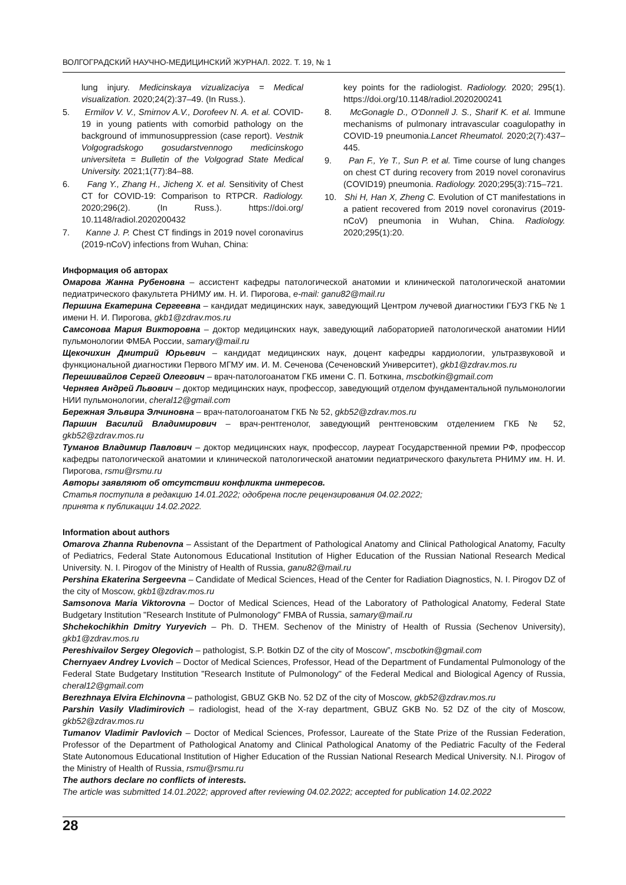ВОЛГОГРАДСКИЙ НАУЧНО-МЕДИЦИНСКИЙ ЖУРНАЛ. 2022. Т. 19, № 1
lung injury. Medicinskaya vizualizaciya = Medical visualization. 2020;24(2):37–49. (In Russ.).
5. Ermilov V. V., Smirnov A.V., Dorofeev N. A. et al. COVID-19 in young patients with comorbid pathology on the background of immunosuppression (case report). Vestnik Volgogradskogo gosudarstvennogo medicinskogo universiteta = Bulletin of the Volgograd State Medical University. 2021;1(77):84–88.
6. Fang Y., Zhang H., Jicheng X. et al. Sensitivity of Chest CT for COVID-19: Comparison to RTPCR. Radiology. 2020;296(2). (In Russ.). https://doi.org/ 10.1148/radiol.2020200432
7. Kanne J. P. Chest CT findings in 2019 novel coronavirus (2019-nCoV) infections from Wuhan, China:
key points for the radiologist. Radiology. 2020; 295(1). https://doi.org/10.1148/radiol.2020200241
8. McGonagle D., O'Donnell J. S., Sharif K. et al. Immune mechanisms of pulmonary intravascular coagulopathy in COVID-19 pneumonia.Lancet Rheumatol. 2020;2(7):437–445.
9. Pan F., Ye T., Sun P. et al. Time course of lung changes on chest CT during recovery from 2019 novel coronavirus (COVID19) pneumonia. Radiology. 2020;295(3):715–721.
10. Shi H, Han X, Zheng C. Evolution of CT manifestations in a patient recovered from 2019 novel coronavirus (2019-nCoV) pneumonia in Wuhan, China. Radiology. 2020;295(1):20.
Информация об авторах
Омарова Жанна Рубеновна – ассистент кафедры патологической анатомии и клинической патологической анатомии педиатрического факультета РНИМУ им. Н. И. Пирогова, e-mail: ganu82@mail.ru
Першина Екатерина Сергеевна – кандидат медицинских наук, заведующий Центром лучевой диагностики ГБУЗ ГКБ № 1 имени Н. И. Пирогова, gkb1@zdrav.mos.ru
Самсонова Мария Викторовна – доктор медицинских наук, заведующий лабораторией патологической анатомии НИИ пульмонологии ФМБА России, samary@mail.ru
Щекочихин Дмитрий Юрьевич – кандидат медицинских наук, доцент кафедры кардиологии, ультразвуковой и функциональной диагностики Первого МГМУ им. И. М. Сеченова (Сеченовский Университет), gkb1@zdrav.mos.ru
Перешивайлов Сергей Олегович – врач-патологоанатом ГКБ имени С. П. Боткина, mscbotkin@gmail.com
Черняев Андрей Львович – доктор медицинских наук, профессор, заведующий отделом фундаментальной пульмонологии НИИ пульмонологии, cheral12@gmail.com
Бережная Эльвира Элчиновна – врач-патологоанатом ГКБ № 52, gkb52@zdrav.mos.ru
Паршин Василий Владимирович – врач-рентгенолог, заведующий рентгеновским отделением ГКБ № 52, gkb52@zdrav.mos.ru
Туманов Владимир Павлович – доктор медицинских наук, профессор, лауреат Государственной премии РФ, профессор кафедры патологической анатомии и клинической патологической анатомии педиатрического факультета РНИМУ им. Н. И. Пирогова, rsmu@rsmu.ru
Авторы заявляют об отсутствии конфликта интересов.
Статья поступила в редакцию 14.01.2022; одобрена после рецензирования 04.02.2022;
принята к публикации 14.02.2022.
Information about authors
Omarova Zhanna Rubenovna – Assistant of the Department of Pathological Anatomy and Clinical Pathological Anatomy, Faculty of Pediatrics, Federal State Autonomous Educational Institution of Higher Education of the Russian National Research Medical University. N. I. Pirogov of the Ministry of Health of Russia, ganu82@mail.ru
Pershina Ekaterina Sergeevna – Candidate of Medical Sciences, Head of the Center for Radiation Diagnostics, N. I. Pirogov DZ of the city of Moscow, gkb1@zdrav.mos.ru
Samsonova Maria Viktorovna – Doctor of Medical Sciences, Head of the Laboratory of Pathological Anatomy, Federal State Budgetary Institution "Research Institute of Pulmonology" FMBA of Russia, samary@mail.ru
Shchekochikhin Dmitry Yuryevich – Ph. D. THEM. Sechenov of the Ministry of Health of Russia (Sechenov University), gkb1@zdrav.mos.ru
Pereshivailov Sergey Olegovich – pathologist, S.P. Botkin DZ of the city of Moscow”, mscbotkin@gmail.com
Chernyaev Andrey Lvovich – Doctor of Medical Sciences, Professor, Head of the Department of Fundamental Pulmonology of the Federal State Budgetary Institution "Research Institute of Pulmonology" of the Federal Medical and Biological Agency of Russia, cheral12@gmail.com
Berezhnaya Elvira Elchinovna – pathologist, GBUZ GKB No. 52 DZ of the city of Moscow, gkb52@zdrav.mos.ru
Parshin Vasily Vladimirovich – radiologist, head of the X-ray department, GBUZ GKB No. 52 DZ of the city of Moscow, gkb52@zdrav.mos.ru
Tumanov Vladimir Pavlovich – Doctor of Medical Sciences, Professor, Laureate of the State Prize of the Russian Federation, Professor of the Department of Pathological Anatomy and Clinical Pathological Anatomy of the Pediatric Faculty of the Federal State Autonomous Educational Institution of Higher Education of the Russian National Research Medical University. N.I. Pirogov of the Ministry of Health of Russia, rsmu@rsmu.ru
The authors declare no conflicts of interests.
The article was submitted 14.01.2022; approved after reviewing 04.02.2022; accepted for publication 14.02.2022
28